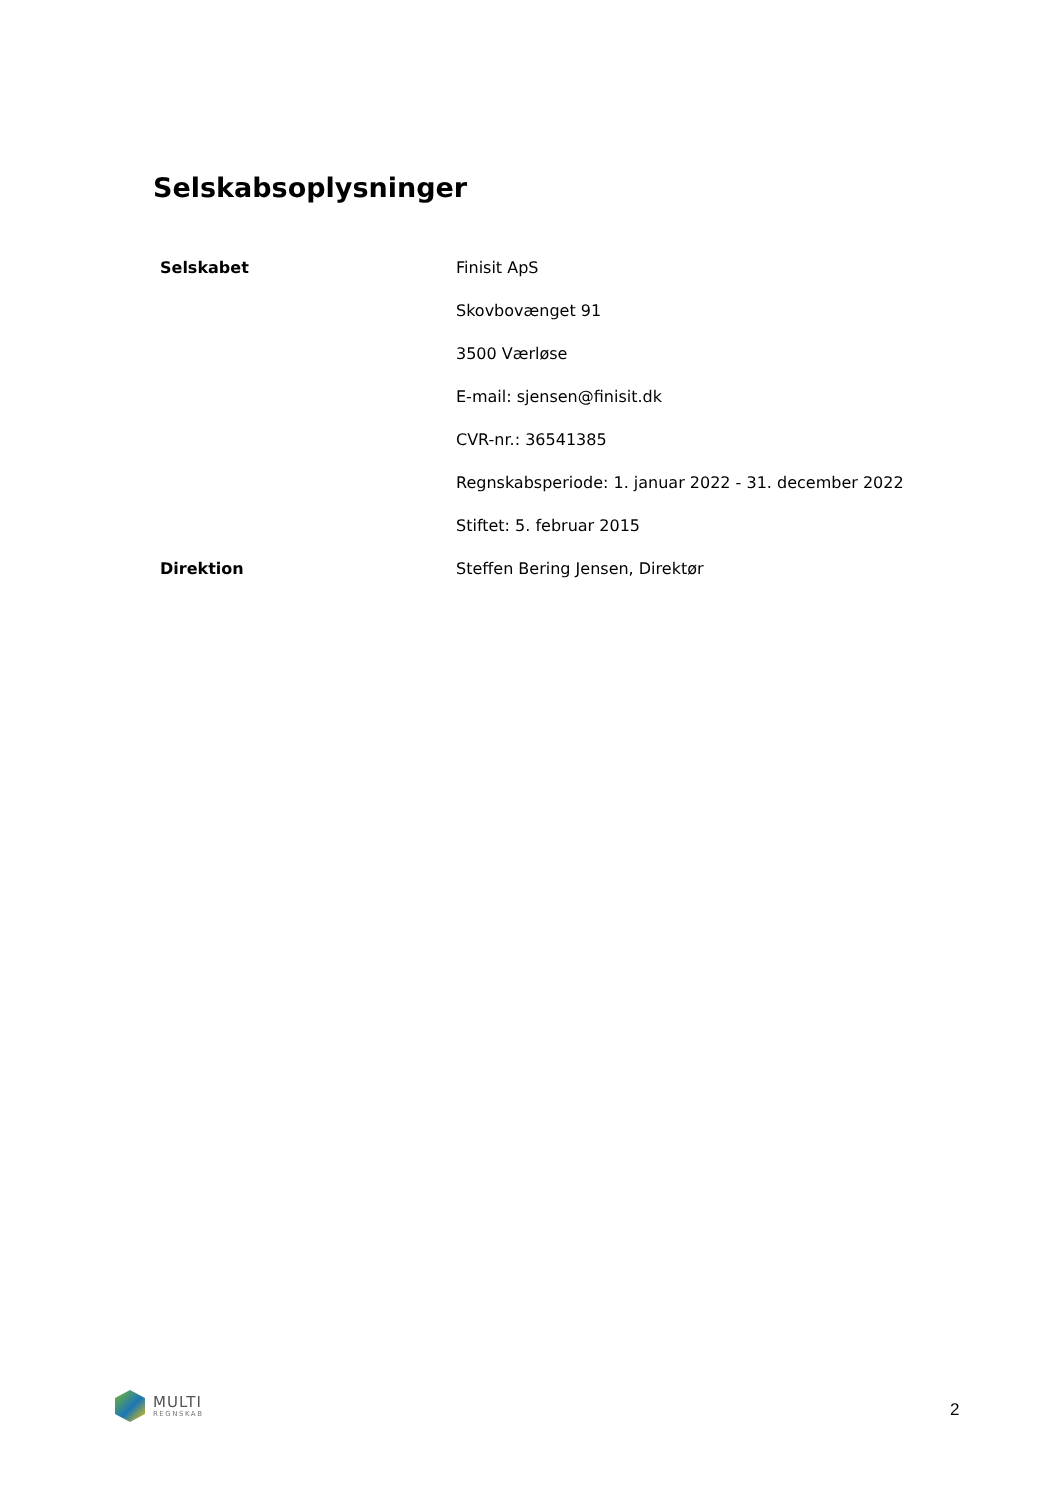Selskabsoplysninger
| Selskabet | Finisit ApS |
| | Skovbovænget 91 |
| | 3500 Værløse |
| | E-mail: sjensen@finisit.dk |
| | CVR-nr.: 36541385 |
| | Regnskabsperiode: 1. januar 2022 - 31. december 2022 |
| | Stiftet: 5. februar 2015 |
| Direktion | Steffen Bering Jensen, Direktør |
MULTI
REGNSKAB
2